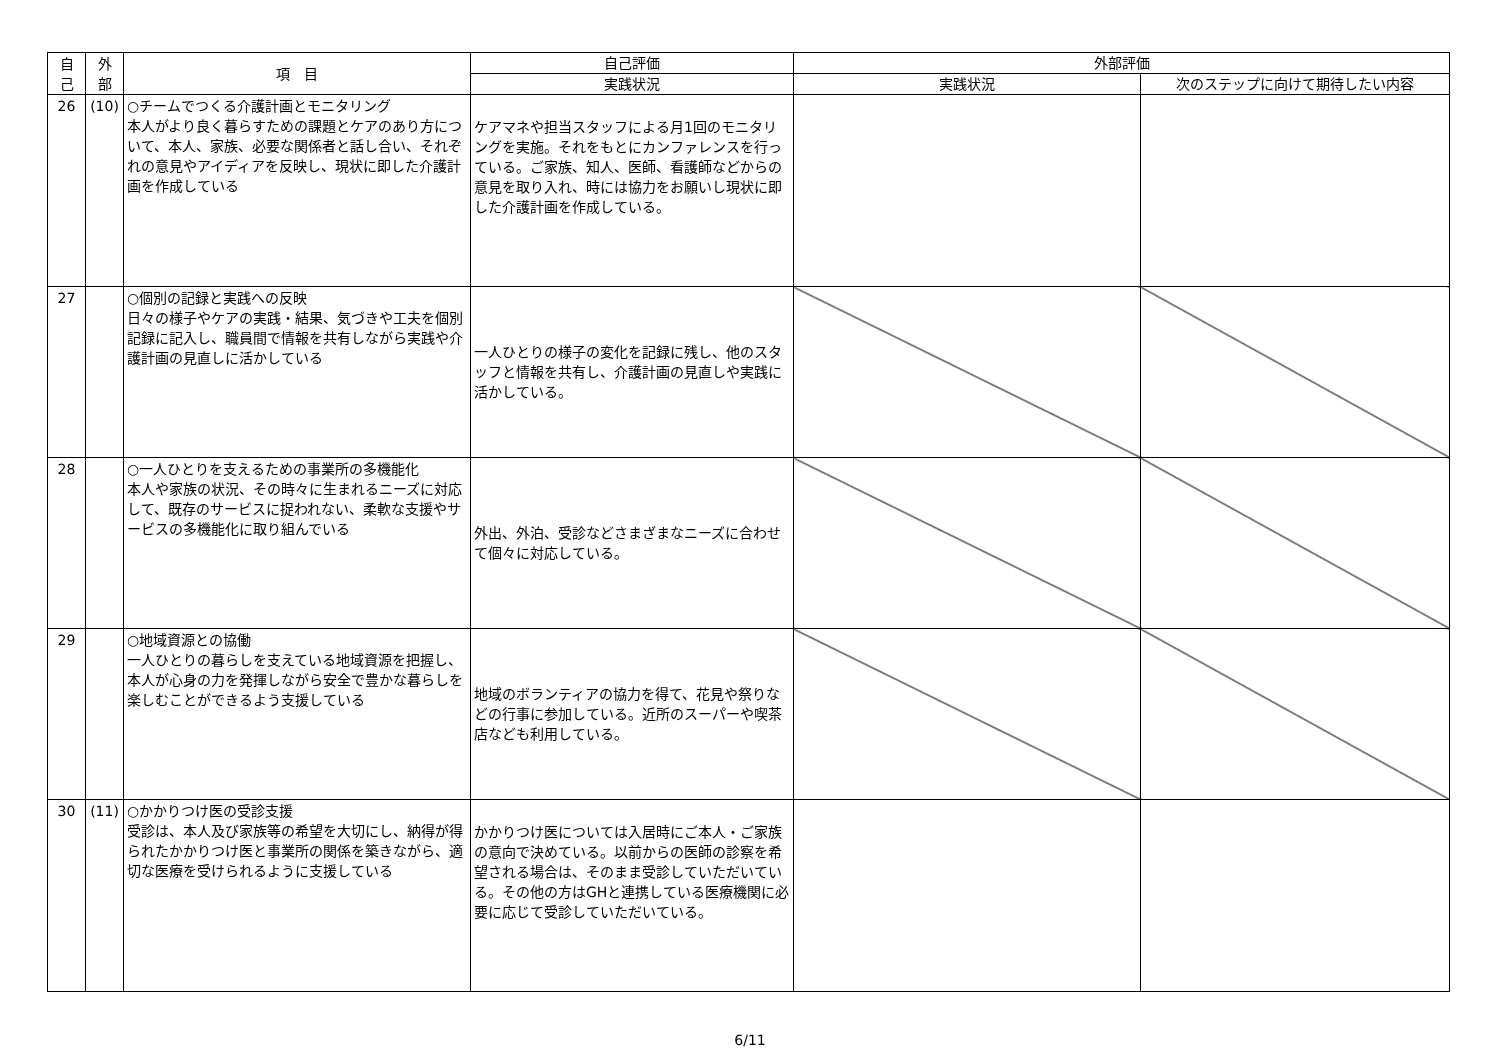| 自 己 | 外 部 | 項 目 | 自己評価 | 外部評価 | |
| --- | --- | --- | --- | --- | --- |
| | | | 実践状況 | 実践状況 | 次のステップに向けて期待したい内容 |
| 26 | (10) | ○チームでつくる介護計画とモニタリング 本人がより良く暮らすための課題とケアのあり方について、本人、家族、必要な関係者と話し合い、それぞれの意見やアイディアを反映し、現状に即した介護計画を作成している | ケアマネや担当スタッフによる月1回のモニタリングを実施。それをもとにカンファレンスを行っている。ご家族、知人、医師、看護師などからの意見を取り入れ、時には協力をお願いし現状に即した介護計画を作成している。 | | |
| 27 | | ○個別の記録と実践への反映 日々の様子やケアの実践・結果、気づきや工夫を個別記録に記入し、職員間で情報を共有しながら実践や介護計画の見直しに活かしている | 一人ひとりの様子の変化を記録に残し、他のスタッフと情報を共有し、介護計画の見直しや実践に活かしている。 | | |
| 28 | | ○一人ひとりを支えるための事業所の多機能化 本人や家族の状況、その時々に生まれるニーズに対応して、既存のサービスに捉われない、柔軟な支援やサービスの多機能化に取り組んでいる | 外出、外泊、受診などさまざまなニーズに合わせて個々に対応している。 | | |
| 29 | | ○地域資源との協働 一人ひとりの暮らしを支えている地域資源を把握し、本人が心身の力を発揮しながら安全で豊かな暮らしを楽しむことができるよう支援している | 地域のボランティアの協力を得て、花見や祭りなどの行事に参加している。近所のスーパーや喫茶店なども利用している。 | | |
| 30 | (11) | ○かかりつけ医の受診支援 受診は、本人及び家族等の希望を大切にし、納得が得られたかかりつけ医と事業所の関係を築きながら、適切な医療を受けられるように支援している | かかりつけ医については入居時にご本人・ご家族の意向で決めている。以前からの医師の診察を希望される場合は、そのまま受診していただいている。その他の方はGHと連携している医療機関に必要に応じて受診していただいている。 | | |
6/11